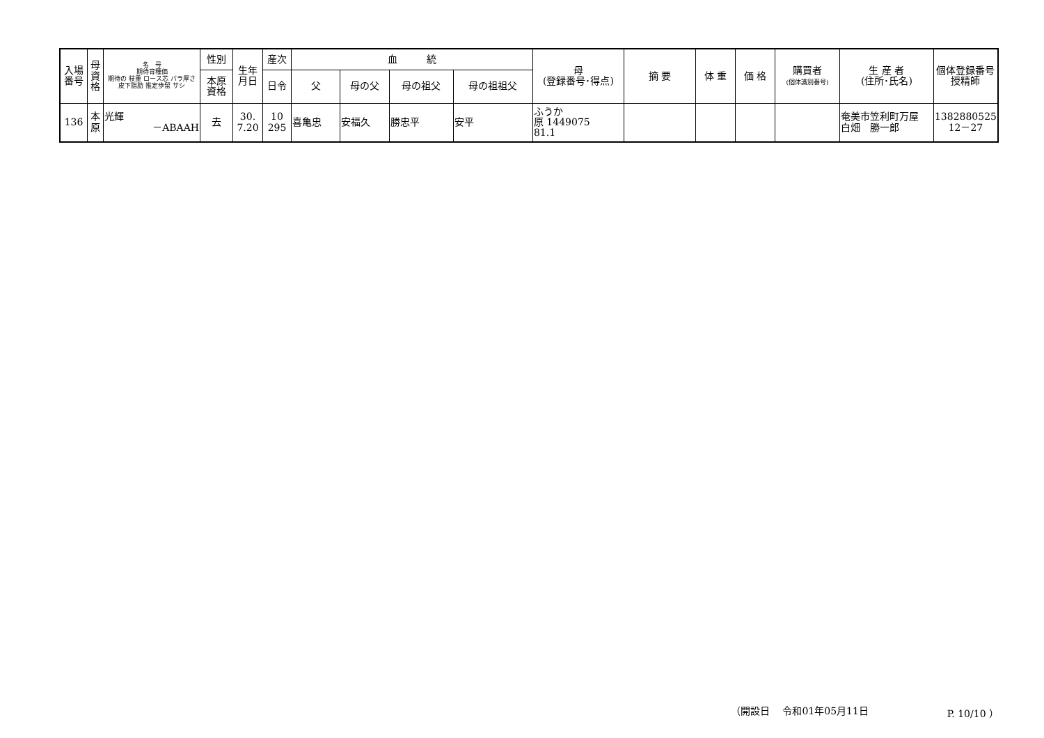| 入場 番号 | 母 資 格 | 名 号 期待育種価 期待の 枝重 ロース芯 バラ厚さ 皮下脂肪 推定歩留 サシ | 性別 | 生年 月日 | 産次 | 血 統 | | | | 母 (登録番号･得点) | 摘 要 | 体 重 | 価 格 | 購買者 (個体識別番号) | 生 産 者 (住所･氏名) | 個体登録番号 授精師 |
| --- | --- | --- | --- | --- | --- | --- | --- | --- | --- | --- | --- | --- | --- | --- | --- | --- |
| | | | 本原 資格 | | 日令 | 父 | 母の父 | 母の祖父 | 母の祖祖父 | | | | | | | |
| 136 | 本 原 | 光輝 －ABAAH | 去 | 30. 7.20 | 10 295 | 喜亀忠 | 安福久 | 勝忠平 | 安平 | ふうか 原 1449075 81.1 | | | | | 奄美市笠利町万屋 白畑 勝一郎 | 1382880525 12－27 |
（開設日　 令和01年05月11日 P. 10/10 ）